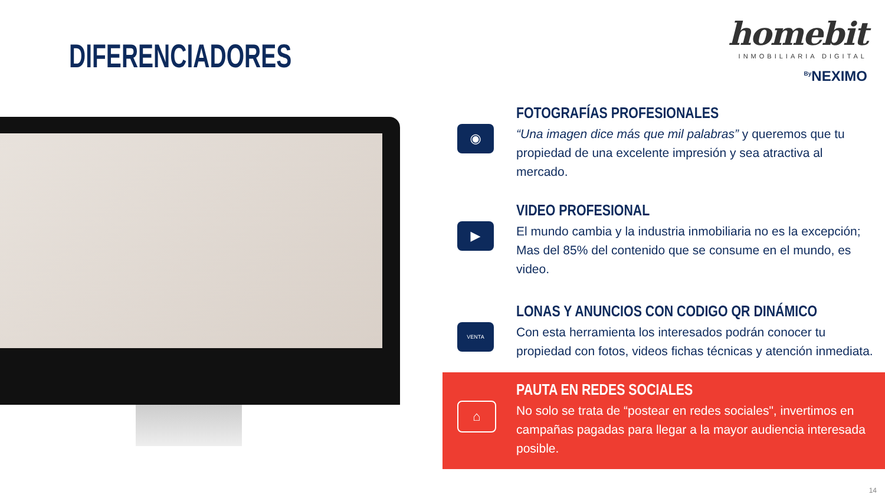DIFERENCIADORES
homebit
INMOBILIARIA DIGITAL
<sup>By</sup>NEXIMO
◉
FOTOGRAFÍAS PROFESIONALES
“Una imagen dice más que mil palabras” y queremos que tu propiedad de una excelente impresión y sea atractiva al mercado.
▶
VIDEO PROFESIONAL
El mundo cambia y la industria inmobiliaria no es la excepción; Mas del 85% del contenido que se consume en el mundo, es video.
VENTA
LONAS Y ANUNCIOS CON CODIGO QR DINÁMICO
Con esta herramienta los interesados podrán conocer tu propiedad con fotos, videos fichas técnicas y atención inmediata.
⌂
PAUTA EN REDES SOCIALES
No solo se trata de “postear en redes sociales", invertimos en campañas pagadas para llegar a la mayor audiencia interesada posible.
14